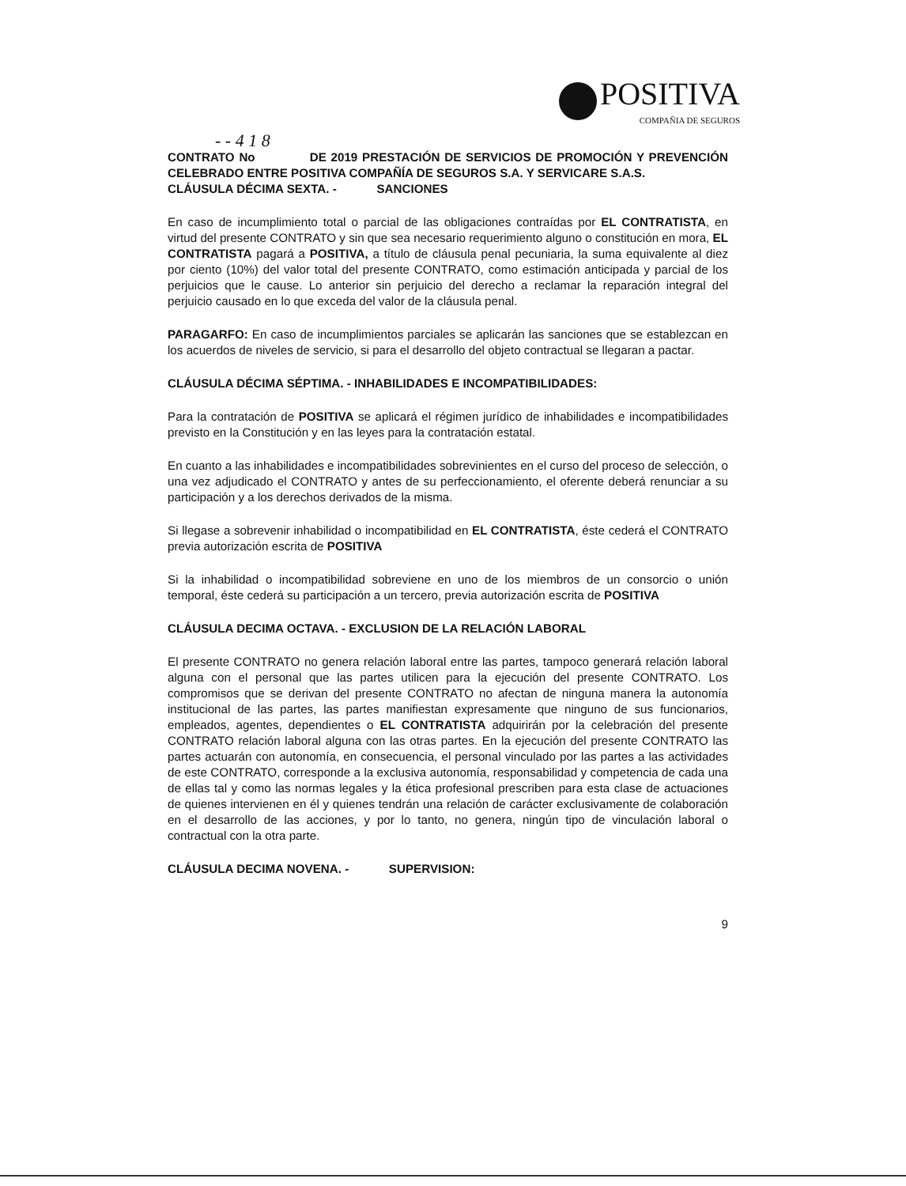POSITIVA
COMPAÑIA DE SEGUROS
- - 4 1 8
CONTRATO No DE 2019 PRESTACIÓN DE SERVICIOS DE PROMOCIÓN Y PREVENCIÓN CELEBRADO ENTRE POSITIVA COMPAÑÍA DE SEGUROS S.A. Y SERVICARE S.A.S.
CLÁUSULA DÉCIMA SEXTA. - SANCIONES
En caso de incumplimiento total o parcial de las obligaciones contraídas por EL CONTRATISTA, en virtud del presente CONTRATO y sin que sea necesario requerimiento alguno o constitución en mora, EL CONTRATISTA pagará a POSITIVA, a título de cláusula penal pecuniaria, la suma equivalente al diez por ciento (10%) del valor total del presente CONTRATO, como estimación anticipada y parcial de los perjuicios que le cause. Lo anterior sin perjuicio del derecho a reclamar la reparación integral del perjuicio causado en lo que exceda del valor de la cláusula penal.
PARAGARFO: En caso de incumplimientos parciales se aplicarán las sanciones que se establezcan en los acuerdos de niveles de servicio, si para el desarrollo del objeto contractual se llegaran a pactar.
CLÁUSULA DÉCIMA SÉPTIMA. - INHABILIDADES E INCOMPATIBILIDADES:
Para la contratación de POSITIVA se aplicará el régimen jurídico de inhabilidades e incompatibilidades previsto en la Constitución y en las leyes para la contratación estatal.
En cuanto a las inhabilidades e incompatibilidades sobrevinientes en el curso del proceso de selección, o una vez adjudicado el CONTRATO y antes de su perfeccionamiento, el oferente deberá renunciar a su participación y a los derechos derivados de la misma.
Si llegase a sobrevenir inhabilidad o incompatibilidad en EL CONTRATISTA, éste cederá el CONTRATO previa autorización escrita de POSITIVA
Si la inhabilidad o incompatibilidad sobreviene en uno de los miembros de un consorcio o unión temporal, éste cederá su participación a un tercero, previa autorización escrita de POSITIVA
CLÁUSULA DECIMA OCTAVA. - EXCLUSION DE LA RELACIÓN LABORAL
El presente CONTRATO no genera relación laboral entre las partes, tampoco generará relación laboral alguna con el personal que las partes utilicen para la ejecución del presente CONTRATO. Los compromisos que se derivan del presente CONTRATO no afectan de ninguna manera la autonomía institucional de las partes, las partes manifiestan expresamente que ninguno de sus funcionarios, empleados, agentes, dependientes o EL CONTRATISTA adquirirán por la celebración del presente CONTRATO relación laboral alguna con las otras partes. En la ejecución del presente CONTRATO las partes actuarán con autonomía, en consecuencia, el personal vinculado por las partes a las actividades de este CONTRATO, corresponde a la exclusiva autonomía, responsabilidad y competencia de cada una de ellas tal y como las normas legales y la ética profesional prescriben para esta clase de actuaciones de quienes intervienen en él y quienes tendrán una relación de carácter exclusivamente de colaboración en el desarrollo de las acciones, y por lo tanto, no genera, ningún tipo de vinculación laboral o contractual con la otra parte.
CLÁUSULA DECIMA NOVENA. - SUPERVISION:
9